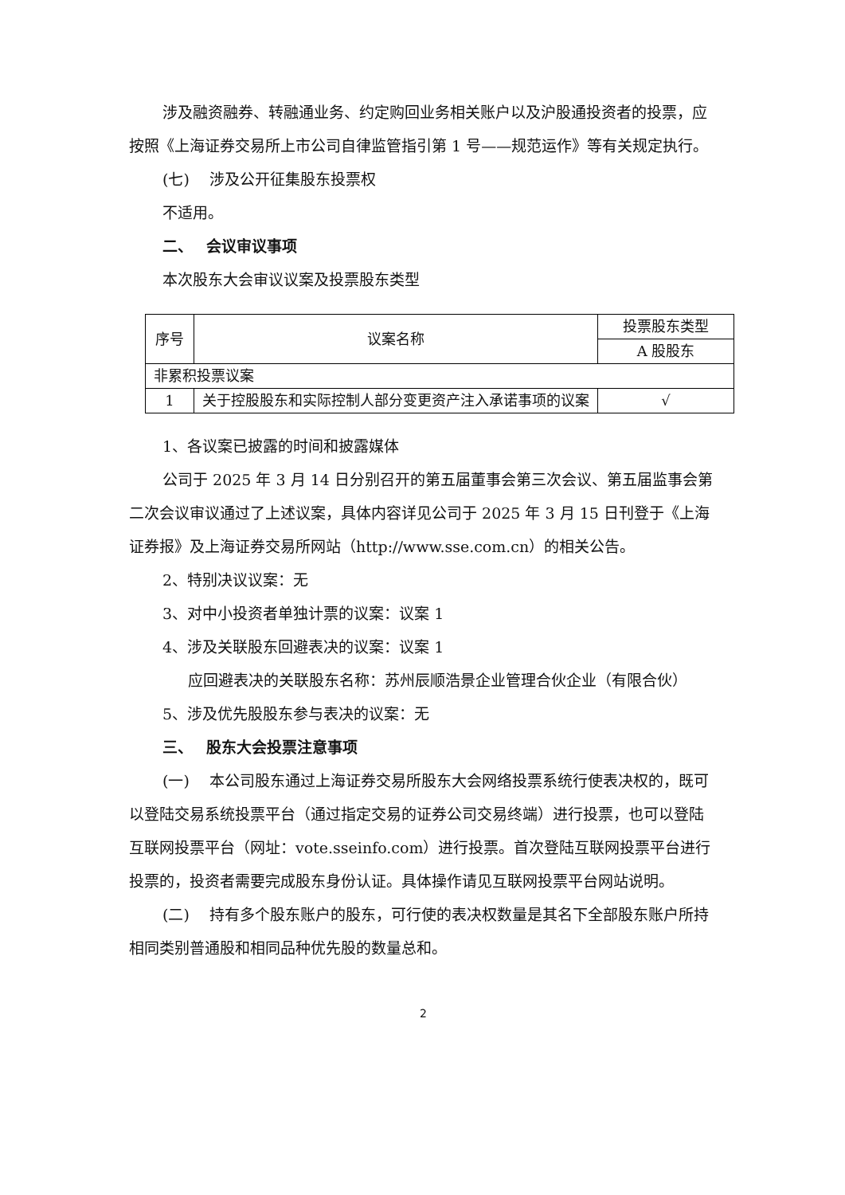涉及融资融券、转融通业务、约定购回业务相关账户以及沪股通投资者的投票，应按照《上海证券交易所上市公司自律监管指引第 1 号——规范运作》等有关规定执行。
(七)　 涉及公开征集股东投票权
不适用。
二、　 会议审议事项
本次股东大会审议议案及投票股东类型
| 序号 | 议案名称 | 投票股东类型 |
| | | A 股股东 |
| 非累积投票议案 | | |
| 1 | 关于控股股东和实际控制人部分变更资产注入承诺事项的议案 | √ |
1、各议案已披露的时间和披露媒体
公司于 2025 年 3 月 14 日分别召开的第五届董事会第三次会议、第五届监事会第二次会议审议通过了上述议案，具体内容详见公司于 2025 年 3 月 15 日刊登于《上海证券报》及上海证券交易所网站（http://www.sse.com.cn）的相关公告。
2、特别决议议案：无
3、对中小投资者单独计票的议案：议案 1
4、涉及关联股东回避表决的议案：议案 1
应回避表决的关联股东名称：苏州辰顺浩景企业管理合伙企业（有限合伙）
5、涉及优先股股东参与表决的议案：无
三、　 股东大会投票注意事项
(一)　 本公司股东通过上海证券交易所股东大会网络投票系统行使表决权的，既可以登陆交易系统投票平台（通过指定交易的证券公司交易终端）进行投票，也可以登陆互联网投票平台（网址：vote.sseinfo.com）进行投票。首次登陆互联网投票平台进行投票的，投资者需要完成股东身份认证。具体操作请见互联网投票平台网站说明。
(二)　 持有多个股东账户的股东，可行使的表决权数量是其名下全部股东账户所持相同类别普通股和相同品种优先股的数量总和。
2